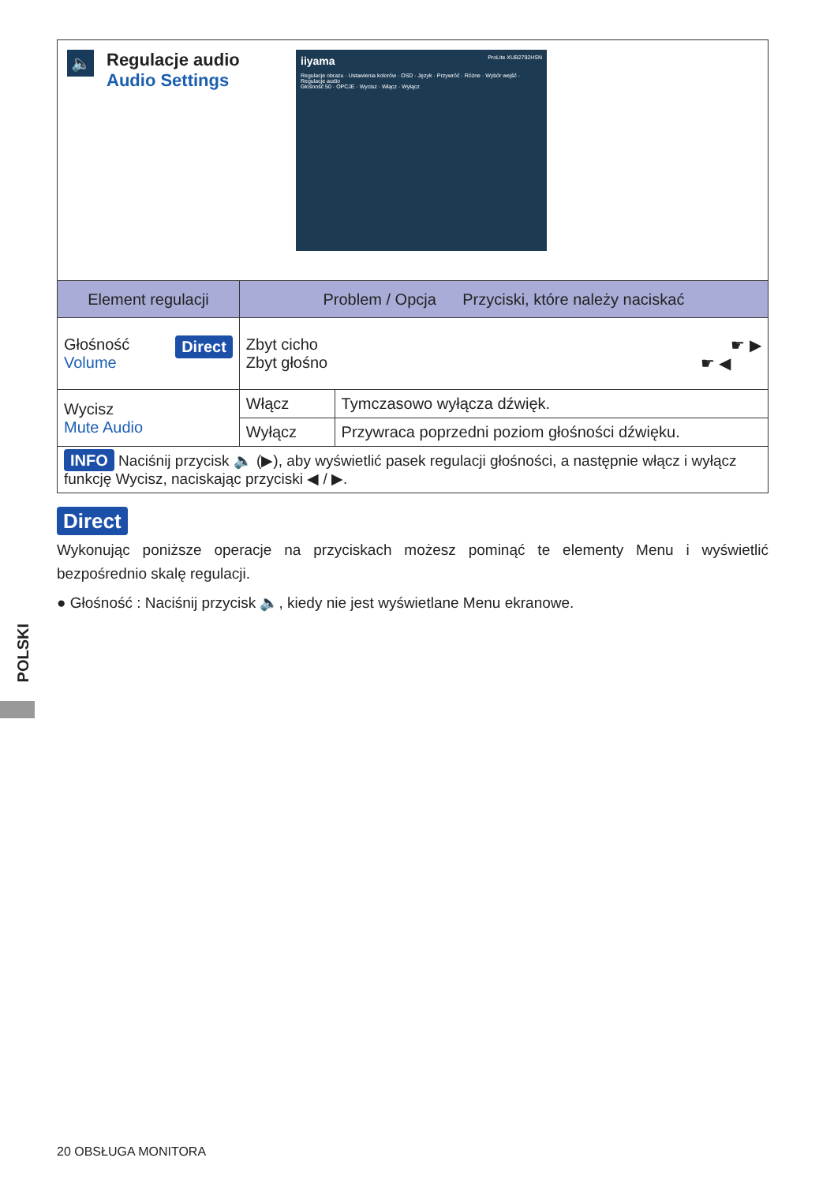🔈
Regulacje audio
Audio Settings
iiyama ProLite XUB2792HSN
Regulacje obrazu · Ustawienia kolorów · OSD · Język · Przywróć · Różne · Wybór wejść · Regulacje audio
Głośność 50 · OPCJE · Wycisz · Włącz · Wyłącz
| Element regulacji | Problem / Opcja Przyciski, które należy naciskać | |
| --- | --- | --- |
| Głośność Direct Volume | Zbyt cicho ☛ ▶ Zbyt głośno ☛ ◀ | |
| Wycisz Mute Audio | Włącz | Tymczasowo wyłącza dźwięk. |
| | Wyłącz | Przywraca poprzedni poziom głośności dźwięku. |
| INFO Naciśnij przycisk 🔈 (▶), aby wyświetlić pasek regulacji głośności, a następnie włącz i wyłącz funkcję Wycisz, naciskając przyciski ◀ / ▶. | | |
Direct
Wykonując poniższe operacje na przyciskach możesz pominąć te elementy Menu i wyświetlić bezpośrednio skalę regulacji.
● Głośność : Naciśnij przycisk 🔈, kiedy nie jest wyświetlane Menu ekranowe.
POLSKI
20 OBSŁUGA MONITORA